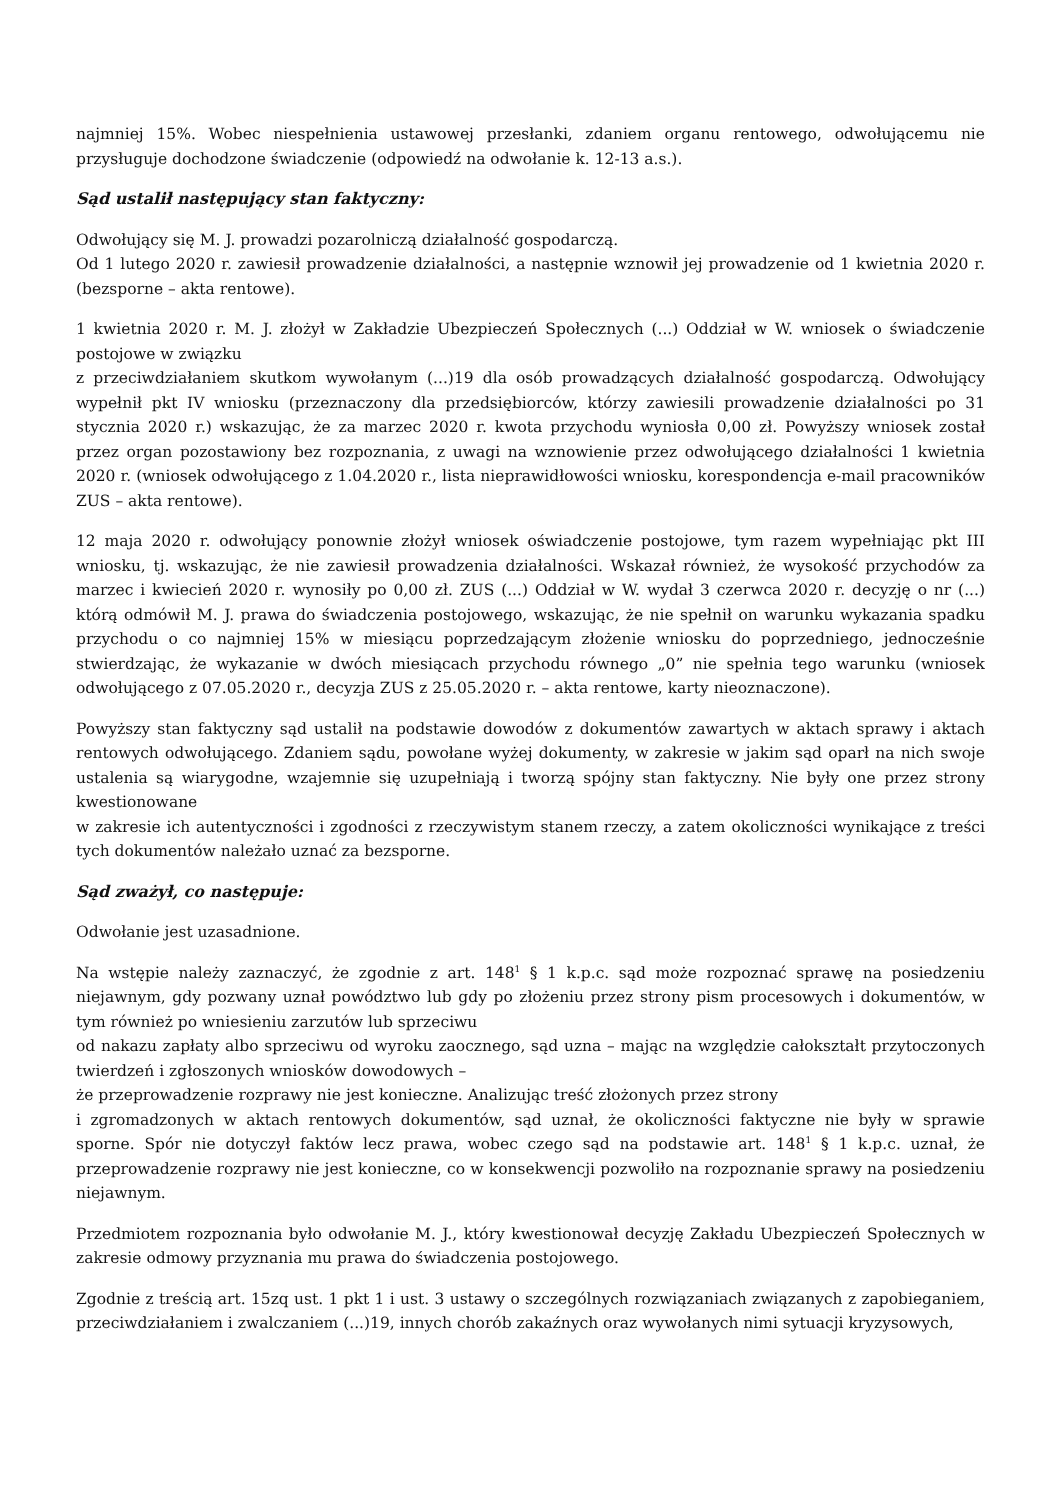najmniej 15%. Wobec niespełnienia ustawowej przesłanki, zdaniem organu rentowego, odwołującemu nie przysługuje dochodzone świadczenie (odpowiedź na odwołanie k. 12-13 a.s.).
Sąd ustalił następujący stan faktyczny:
Odwołujący się M. J. prowadzi pozarolniczą działalność gospodarczą.
Od 1 lutego 2020 r. zawiesił prowadzenie działalności, a następnie wznowił jej prowadzenie od 1 kwietnia 2020 r. (bezsporne – akta rentowe).
1 kwietnia 2020 r. M. J. złożył w Zakładzie Ubezpieczeń Społecznych (...) Oddział w W. wniosek o świadczenie postojowe w związku
z przeciwdziałaniem skutkom wywołanym (...)19 dla osób prowadzących działalność gospodarczą. Odwołujący wypełnił pkt IV wniosku (przeznaczony dla przedsiębiorców, którzy zawiesili prowadzenie działalności po 31 stycznia 2020 r.) wskazując, że za marzec 2020 r. kwota przychodu wyniosła 0,00 zł. Powyższy wniosek został przez organ pozostawiony bez rozpoznania, z uwagi na wznowienie przez odwołującego działalności 1 kwietnia 2020 r. (wniosek odwołującego z 1.04.2020 r., lista nieprawidłowości wniosku, korespondencja e-mail pracowników ZUS – akta rentowe).
12 maja 2020 r. odwołujący ponownie złożył wniosek oświadczenie postojowe, tym razem wypełniając pkt III wniosku, tj. wskazując, że nie zawiesił prowadzenia działalności. Wskazał również, że wysokość przychodów za marzec i kwiecień 2020 r. wynosiły po 0,00 zł. ZUS (...) Oddział w W. wydał 3 czerwca 2020 r. decyzję o nr (...) którą odmówił M. J. prawa do świadczenia postojowego, wskazując, że nie spełnił on warunku wykazania spadku przychodu o co najmniej 15% w miesiącu poprzedzającym złożenie wniosku do poprzedniego, jednocześnie stwierdzając, że wykazanie w dwóch miesiącach przychodu równego „0” nie spełnia tego warunku (wniosek odwołującego z 07.05.2020 r., decyzja ZUS z 25.05.2020 r. – akta rentowe, karty nieoznaczone).
Powyższy stan faktyczny sąd ustalił na podstawie dowodów z dokumentów zawartych w aktach sprawy i aktach rentowych odwołującego. Zdaniem sądu, powołane wyżej dokumenty, w zakresie w jakim sąd oparł na nich swoje ustalenia są wiarygodne, wzajemnie się uzupełniają i tworzą spójny stan faktyczny. Nie były one przez strony kwestionowane
w zakresie ich autentyczności i zgodności z rzeczywistym stanem rzeczy, a zatem okoliczności wynikające z treści tych dokumentów należało uznać za bezsporne.
Sąd zważył, co następuje:
Odwołanie jest uzasadnione.
Na wstępie należy zaznaczyć, że zgodnie z art. 148<sup>1</sup> § 1 k.p.c. sąd może rozpoznać sprawę na posiedzeniu niejawnym, gdy pozwany uznał powództwo lub gdy po złożeniu przez strony pism procesowych i dokumentów, w tym również po wniesieniu zarzutów lub sprzeciwu
od nakazu zapłaty albo sprzeciwu od wyroku zaocznego, sąd uzna – mając na względzie całokształt przytoczonych twierdzeń i zgłoszonych wniosków dowodowych –
że przeprowadzenie rozprawy nie jest konieczne. Analizując treść złożonych przez strony
i zgromadzonych w aktach rentowych dokumentów, sąd uznał, że okoliczności faktyczne nie były w sprawie sporne. Spór nie dotyczył faktów lecz prawa, wobec czego sąd na podstawie art. 148<sup>1</sup> § 1 k.p.c. uznał, że przeprowadzenie rozprawy nie jest konieczne, co w konsekwencji pozwoliło na rozpoznanie sprawy na posiedzeniu niejawnym.
Przedmiotem rozpoznania było odwołanie M. J., który kwestionował decyzję Zakładu Ubezpieczeń Społecznych w zakresie odmowy przyznania mu prawa do świadczenia postojowego.
Zgodnie z treścią art. 15zq ust. 1 pkt 1 i ust. 3 ustawy o szczególnych rozwiązaniach związanych z zapobieganiem, przeciwdziałaniem i zwalczaniem (...)19, innych chorób zakaźnych oraz wywołanych nimi sytuacji kryzysowych,